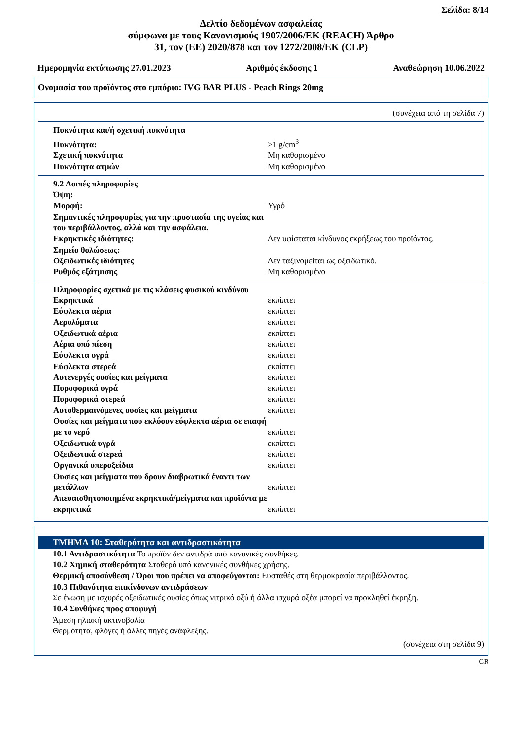Σελίδα: 8/14
Δελτίο δεδομένων ασφαλείας
σύμφωνα με τους Κανονισμούς 1907/2006/ΕΚ (REACH) Άρθρο
31, τον (ΕΕ) 2020/878 και τον 1272/2008/ΕΚ (CLP)
Ημερομηνία εκτύπωσης 27.01.2023 Αριθμός έκδοσης 1 Αναθεώρηση 10.06.2022
Ονομασία του προϊόντος στο εμπόριο: IVG BAR PLUS - Peach Rings 20mg
(συνέχεια από τη σελίδα 7)
| Πυκνότητα και/ή σχετική πυκνότητα | |
| Πυκνότητα: | >1 g/cm<sup>3</sup> |
| Σχετική πυκνότητα | Μη καθορισμένο |
| Πυκνότητα ατμών | Μη καθορισμένο |
| 9.2 Λοιπές πληροφορίες | |
| Όψη: | |
| Μορφή: | Υγρό |
| Σημαντικές πληροφορίες για την προστασία της υγείας και του περιβάλλοντος, αλλά και την ασφάλεια. | |
| Εκρηκτικές ιδιότητες: | Δεν υφίσταται κίνδυνος εκρήξεως του προϊόντος. |
| Σημείο θολώσεως: | |
| Οξειδωτικές ιδιότητες | Δεν ταξινομείται ως οξειδωτικό. |
| Ρυθμός εξάτμισης | Μη καθορισμένο |
| Πληροφορίες σχετικά με τις κλάσεις φυσικού κινδύνου | |
| Εκρηκτικά | εκπίπτει |
| Εύφλεκτα αέρια | εκπίπτει |
| Αερολύματα | εκπίπτει |
| Οξειδωτικά αέρια | εκπίπτει |
| Αέρια υπό πίεση | εκπίπτει |
| Εύφλεκτα υγρά | εκπίπτει |
| Εύφλεκτα στερεά | εκπίπτει |
| Αυτενεργές ουσίες και μείγματα | εκπίπτει |
| Πυροφορικά υγρά | εκπίπτει |
| Πυροφορικά στερεά | εκπίπτει |
| Αυτοθερμαινόμενες ουσίες και μείγματα | εκπίπτει |
| Ουσίες και μείγματα που εκλύουν εύφλεκτα αέρια σε επαφή με το νερό | εκπίπτει |
| Οξειδωτικά υγρά | εκπίπτει |
| Οξειδωτικά στερεά | εκπίπτει |
| Οργανικά υπεροξείδια | εκπίπτει |
| Ουσίες και μείγματα που δρουν διαβρωτικά έναντι των μετάλλων | εκπίπτει |
| Απευαισθητοποιημένα εκρηκτικά/μείγματα και προϊόντα με εκρηκτικά | εκπίπτει |
ΤΜΗΜΑ 10: Σταθερότητα και αντιδραστικότητα
10.1 Αντιδραστικότητα Το προϊόν δεν αντιδρά υπό κανονικές συνθήκες.
10.2 Χημική σταθερότητα Σταθερό υπό κανονικές συνθήκες χρήσης.
Θερμική αποσύνθεση / Όροι που πρέπει να αποφεύγονται: Ευσταθές στη θερμοκρασία περιβάλλοντος.
10.3 Πιθανότητα επικίνδυνων αντιδράσεων
Σε ένωση με ισχυρές οξειδωτικές ουσίες όπως νιτρικό οξύ ή άλλα ισχυρά οξέα μπορεί να προκληθεί έκρηξη.
10.4 Συνθήκες προς αποφυγή
Άμεση ηλιακή ακτινοβολία
Θερμότητα, φλόγες ή άλλες πηγές ανάφλεξης.
(συνέχεια στη σελίδα 9)
GR